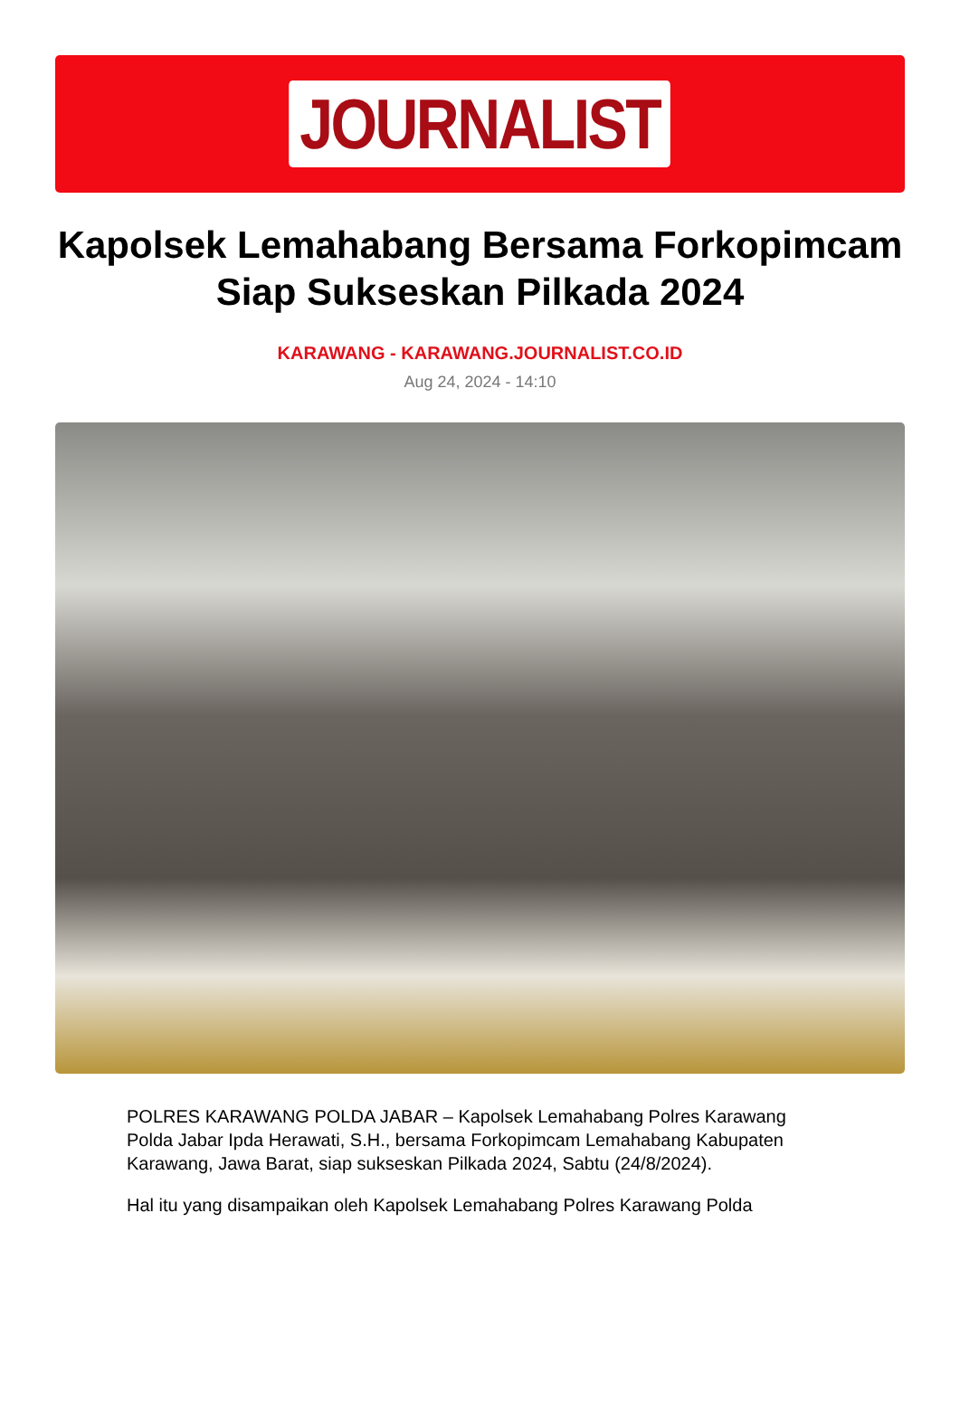JOURNALIST
Kapolsek Lemahabang Bersama Forkopimcam Siap Sukseskan Pilkada 2024
KARAWANG - KARAWANG.JOURNALIST.CO.ID
Aug 24, 2024 - 14:10
POLRES KARAWANG POLDA JABAR – Kapolsek Lemahabang Polres Karawang Polda Jabar Ipda Herawati, S.H., bersama Forkopimcam Lemahabang Kabupaten Karawang, Jawa Barat, siap sukseskan Pilkada 2024, Sabtu (24/8/2024).
Hal itu yang disampaikan oleh Kapolsek Lemahabang Polres Karawang Polda